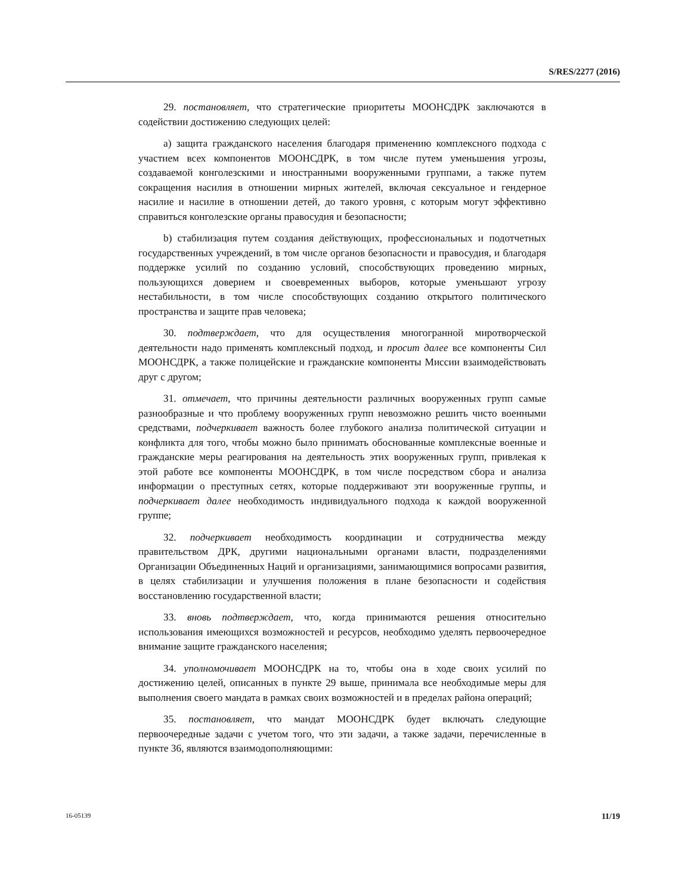S/RES/2277 (2016)
29. постановляет, что стратегические приоритеты МООНСДРК заключаются в содействии достижению следующих целей:
a) защита гражданского населения благодаря применению комплексного подхода с участием всех компонентов МООНСДРК, в том числе путем уменьшения угрозы, создаваемой конголезскими и иностранными вооруженными группами, а также путем сокращения насилия в отношении мирных жителей, включая сексуальное и гендерное насилие и насилие в отношении детей, до такого уровня, с которым могут эффективно справиться конголезские органы правосудия и безопасности;
b) стабилизация путем создания действующих, профессиональных и подотчетных государственных учреждений, в том числе органов безопасности и правосудия, и благодаря поддержке усилий по созданию условий, способствующих проведению мирных, пользующихся доверием и своевременных выборов, которые уменьшают угрозу нестабильности, в том числе способствующих созданию открытого политического пространства и защите прав человека;
30. подтверждает, что для осуществления многогранной миротворческой деятельности надо применять комплексный подход, и просит далее все компоненты Сил МООНСДРК, а также полицейские и гражданские компоненты Миссии взаимодействовать друг с другом;
31. отмечает, что причины деятельности различных вооруженных групп самые разнообразные и что проблему вооруженных групп невозможно решить чисто военными средствами, подчеркивает важность более глубокого анализа политической ситуации и конфликта для того, чтобы можно было принимать обоснованные комплексные военные и гражданские меры реагирования на деятельность этих вооруженных групп, привлекая к этой работе все компоненты МООНСДРК, в том числе посредством сбора и анализа информации о преступных сетях, которые поддерживают эти вооруженные группы, и подчеркивает далее необходимость индивидуального подхода к каждой вооруженной группе;
32. подчеркивает необходимость координации и сотрудничества между правительством ДРК, другими национальными органами власти, подразделениями Организации Объединенных Наций и организациями, занимающимися вопросами развития, в целях стабилизации и улучшения положения в плане безопасности и содействия восстановлению государственной власти;
33. вновь подтверждает, что, когда принимаются решения относительно использования имеющихся возможностей и ресурсов, необходимо уделять первоочередное внимание защите гражданского населения;
34. уполномочивает МООНСДРК на то, чтобы она в ходе своих усилий по достижению целей, описанных в пункте 29 выше, принимала все необходимые меры для выполнения своего мандата в рамках своих возможностей и в пределах района операций;
35. постановляет, что мандат МООНСДРК будет включать следующие первоочередные задачи с учетом того, что эти задачи, а также задачи, перечисленные в пункте 36, являются взаимодополняющими:
16-05139 11/19